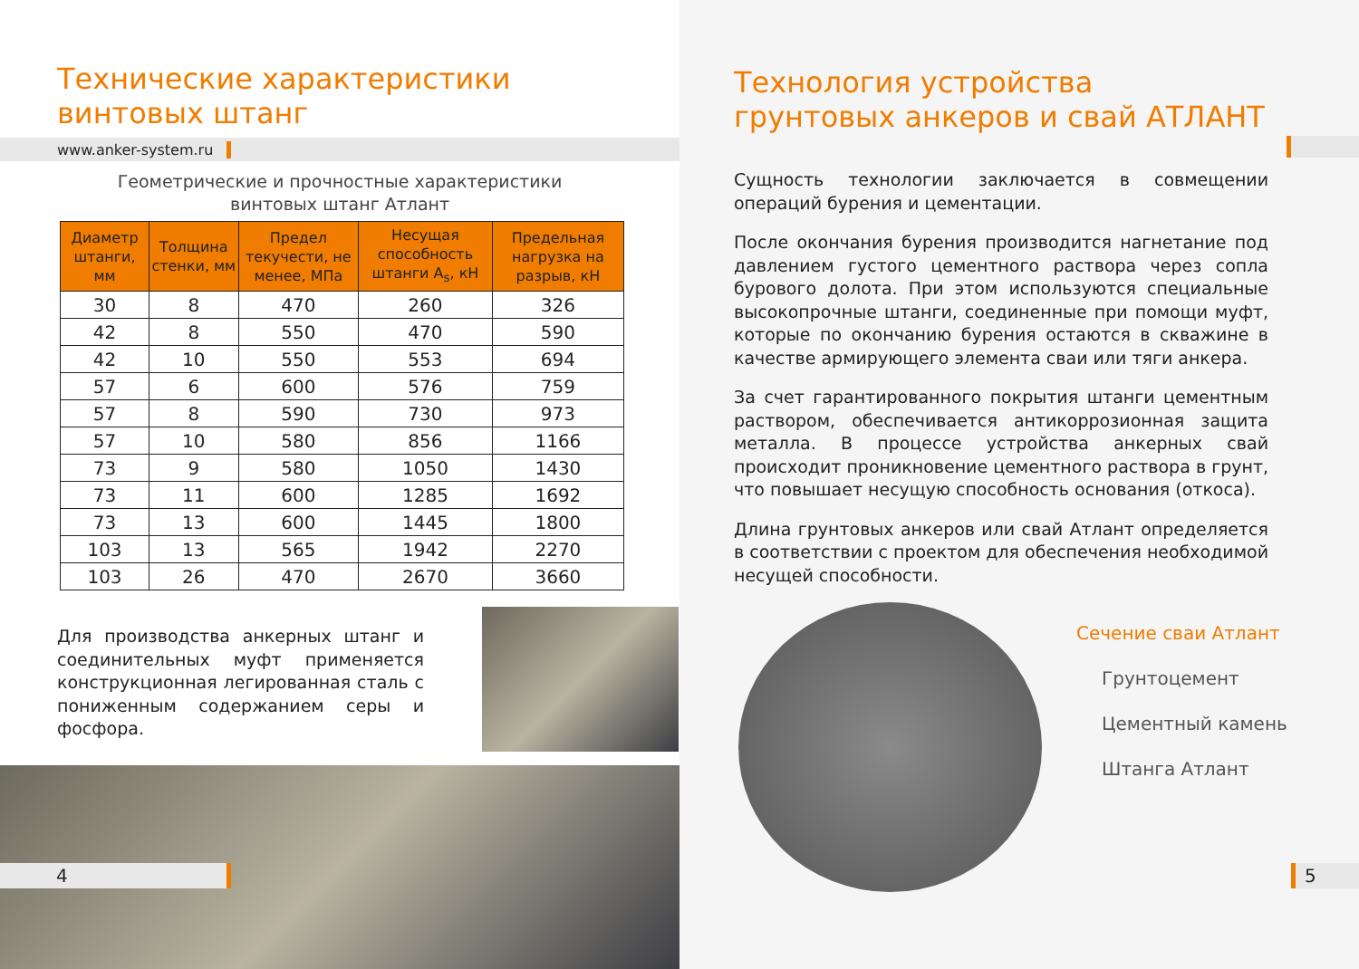Технические характеристики
винтовых штанг
www.anker-system.ru
Геометрические и прочностные характеристики
винтовых штанг Атлант
| Диаметр штанги, мм | Толщина стенки, мм | Предел текучести, не менее, МПа | Несущая способность штанги A<sub>s</sub>, кН | Предельная нагрузка на разрыв, кН |
| --- | --- | --- | --- | --- |
| 30 | 8 | 470 | 260 | 326 |
| 42 | 8 | 550 | 470 | 590 |
| 42 | 10 | 550 | 553 | 694 |
| 57 | 6 | 600 | 576 | 759 |
| 57 | 8 | 590 | 730 | 973 |
| 57 | 10 | 580 | 856 | 1166 |
| 73 | 9 | 580 | 1050 | 1430 |
| 73 | 11 | 600 | 1285 | 1692 |
| 73 | 13 | 600 | 1445 | 1800 |
| 103 | 13 | 565 | 1942 | 2270 |
| 103 | 26 | 470 | 2670 | 3660 |
Для производства анкерных штанг и соединительных муфт применяется конструкционная легированная сталь с пониженным содержанием серы и фосфора.
4
Технология устройства
грунтовых анкеров и свай АТЛАНТ
Сущность технологии заключается в совмещении операций бурения и цементации.
После окончания бурения производится нагнетание под давлением густого цементного раствора через сопла бурового долота. При этом используются специальные высокопрочные штанги, соединенные при помощи муфт, которые по окончанию бурения остаются в скважине в качестве армирующего элемента сваи или тяги анкера.
За счет гарантированного покрытия штанги цементным раствором, обеспечивается антикоррозионная защита металла. В процессе устройства анкерных свай происходит проникновение цементного раствора в грунт, что повышает несущую способность основания (откоса).
Длина грунтовых анкеров или свай Атлант определяется в соответствии с проектом для обеспечения необходимой несущей способности.
Сечение сваи Атлант
Грунтоцемент
Цементный камень
Штанга Атлант
5